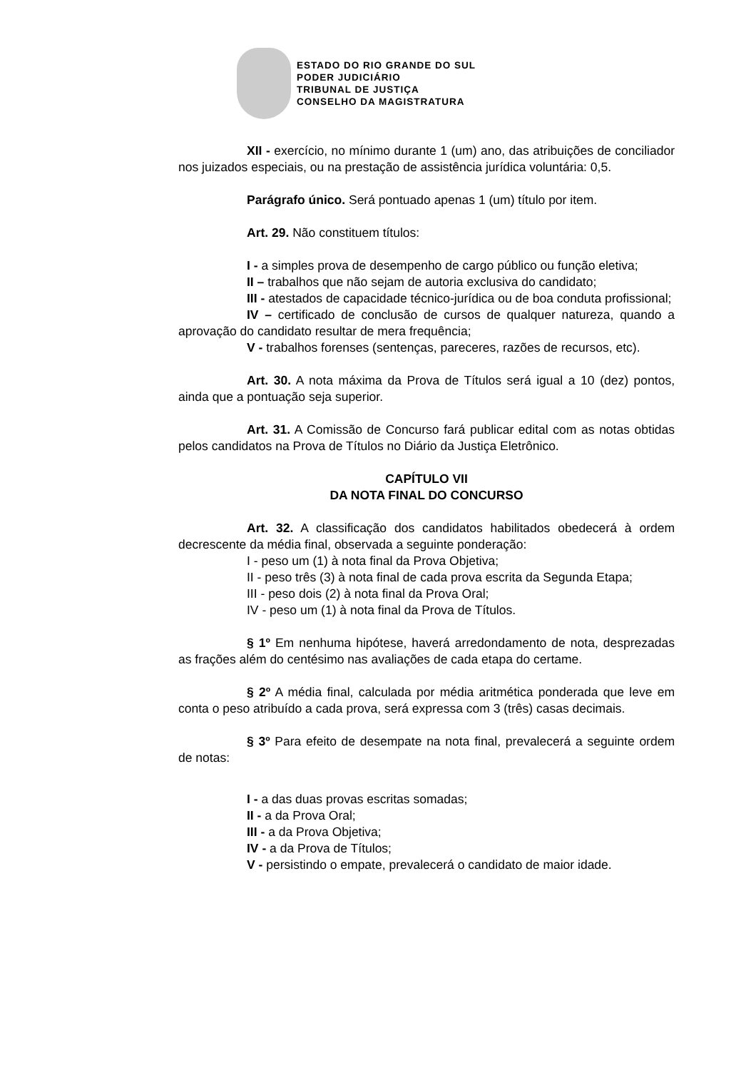ESTADO DO RIO GRANDE DO SUL
PODER JUDICIÁRIO
TRIBUNAL DE JUSTIÇA
CONSELHO DA MAGISTRATURA
XII - exercício, no mínimo durante 1 (um) ano, das atribuições de conciliador nos juizados especiais, ou na prestação de assistência jurídica voluntária: 0,5.
Parágrafo único. Será pontuado apenas 1 (um) título por item.
Art. 29. Não constituem títulos:
I - a simples prova de desempenho de cargo público ou função eletiva;
II – trabalhos que não sejam de autoria exclusiva do candidato;
III - atestados de capacidade técnico-jurídica ou de boa conduta profissional;
IV – certificado de conclusão de cursos de qualquer natureza, quando a aprovação do candidato resultar de mera frequência;
V - trabalhos forenses (sentenças, pareceres, razões de recursos, etc).
Art. 30. A nota máxima da Prova de Títulos será igual a 10 (dez) pontos, ainda que a pontuação seja superior.
Art. 31. A Comissão de Concurso fará publicar edital com as notas obtidas pelos candidatos na Prova de Títulos no Diário da Justiça Eletrônico.
CAPÍTULO VII
DA NOTA FINAL DO CONCURSO
Art. 32. A classificação dos candidatos habilitados obedecerá à ordem decrescente da média final, observada a seguinte ponderação:
I - peso um (1) à nota final da Prova Objetiva;
II - peso três (3) à nota final de cada prova escrita da Segunda Etapa;
III - peso dois (2) à nota final da Prova Oral;
IV - peso um (1) à nota final da Prova de Títulos.
§ 1º Em nenhuma hipótese, haverá arredondamento de nota, desprezadas as frações além do centésimo nas avaliações de cada etapa do certame.
§ 2º A média final, calculada por média aritmética ponderada que leve em conta o peso atribuído a cada prova, será expressa com 3 (três) casas decimais.
§ 3º Para efeito de desempate na nota final, prevalecerá a seguinte ordem de notas:
I - a das duas provas escritas somadas;
II - a da Prova Oral;
III - a da Prova Objetiva;
IV - a da Prova de Títulos;
V - persistindo o empate, prevalecerá o candidato de maior idade.